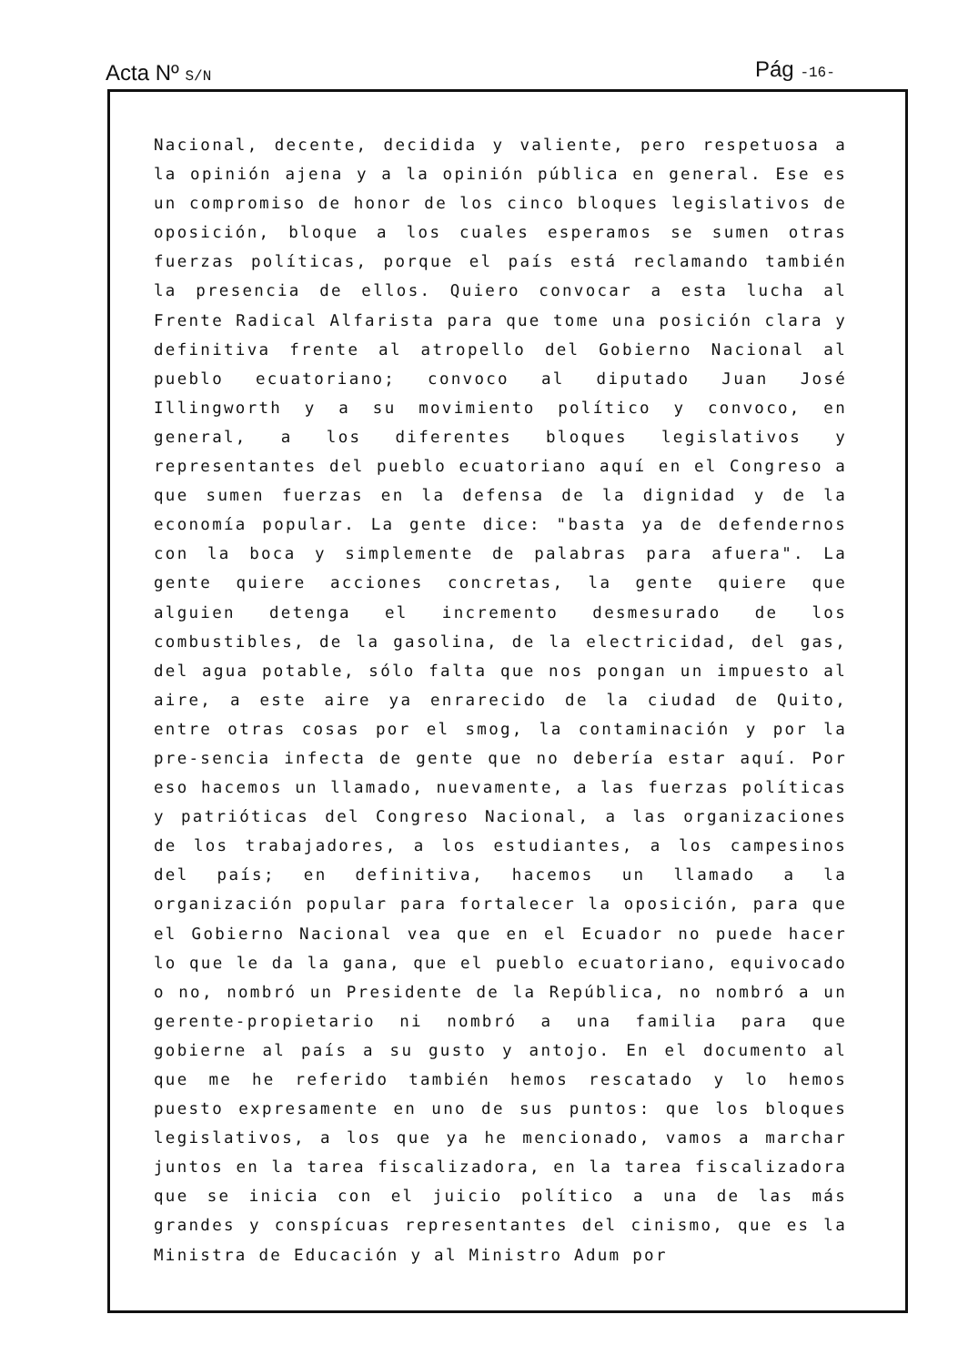Acta Nº S/N Pág -16-
Nacional, decente, decidida y valiente, pero respetuosa a la opinión ajena y a la opinión pública en general. Ese es un compromiso de honor de los cinco bloques legislativos de oposición, bloque a los cuales esperamos se sumen otras fuerzas políticas, porque el país está reclamando también la presencia de ellos. Quiero convocar a esta lucha al Frente Radical Alfarista para que tome una posición clara y definitiva frente al atropello del Gobierno Nacional al pueblo ecuatoriano; convoco al diputado Juan José Illingworth y a su movimiento político y convoco, en general, a los diferentes bloques legislativos y representantes del pueblo ecuatoriano aquí en el Congreso a que sumen fuerzas en la defensa de la dignidad y de la economía popular. La gente dice: "basta ya de defendernos con la boca y simplemente de palabras para afuera". La gente quiere acciones concretas, la gente quiere que alguien detenga el incremento desmesurado de los combustibles, de la gasolina, de la electricidad, del gas, del agua potable, sólo falta que nos pongan un impuesto al aire, a este aire ya enrarecido de la ciudad de Quito, entre otras cosas por el smog, la contaminación y por la pre-sencia infecta de gente que no debería estar aquí. Por eso hacemos un llamado, nuevamente, a las fuerzas políticas y patrióticas del Congreso Nacional, a las organizaciones de los trabajadores, a los estudiantes, a los campesinos del país; en definitiva, hacemos un llamado a la organización popular para fortalecer la oposición, para que el Gobierno Nacional vea que en el Ecuador no puede hacer lo que le da la gana, que el pueblo ecuatoriano, equivocado o no, nombró un Presidente de la República, no nombró a un gerente-propietario ni nombró a una familia para que gobierne al país a su gusto y antojo. En el documento al que me he referido también hemos rescatado y lo hemos puesto expresamente en uno de sus puntos: que los bloques legislativos, a los que ya he mencionado, vamos a marchar juntos en la tarea fiscalizadora, en la tarea fiscalizadora que se inicia con el juicio político a una de las más grandes y conspícuas representantes del cinismo, que es la Ministra de Educación y al Ministro Adum por